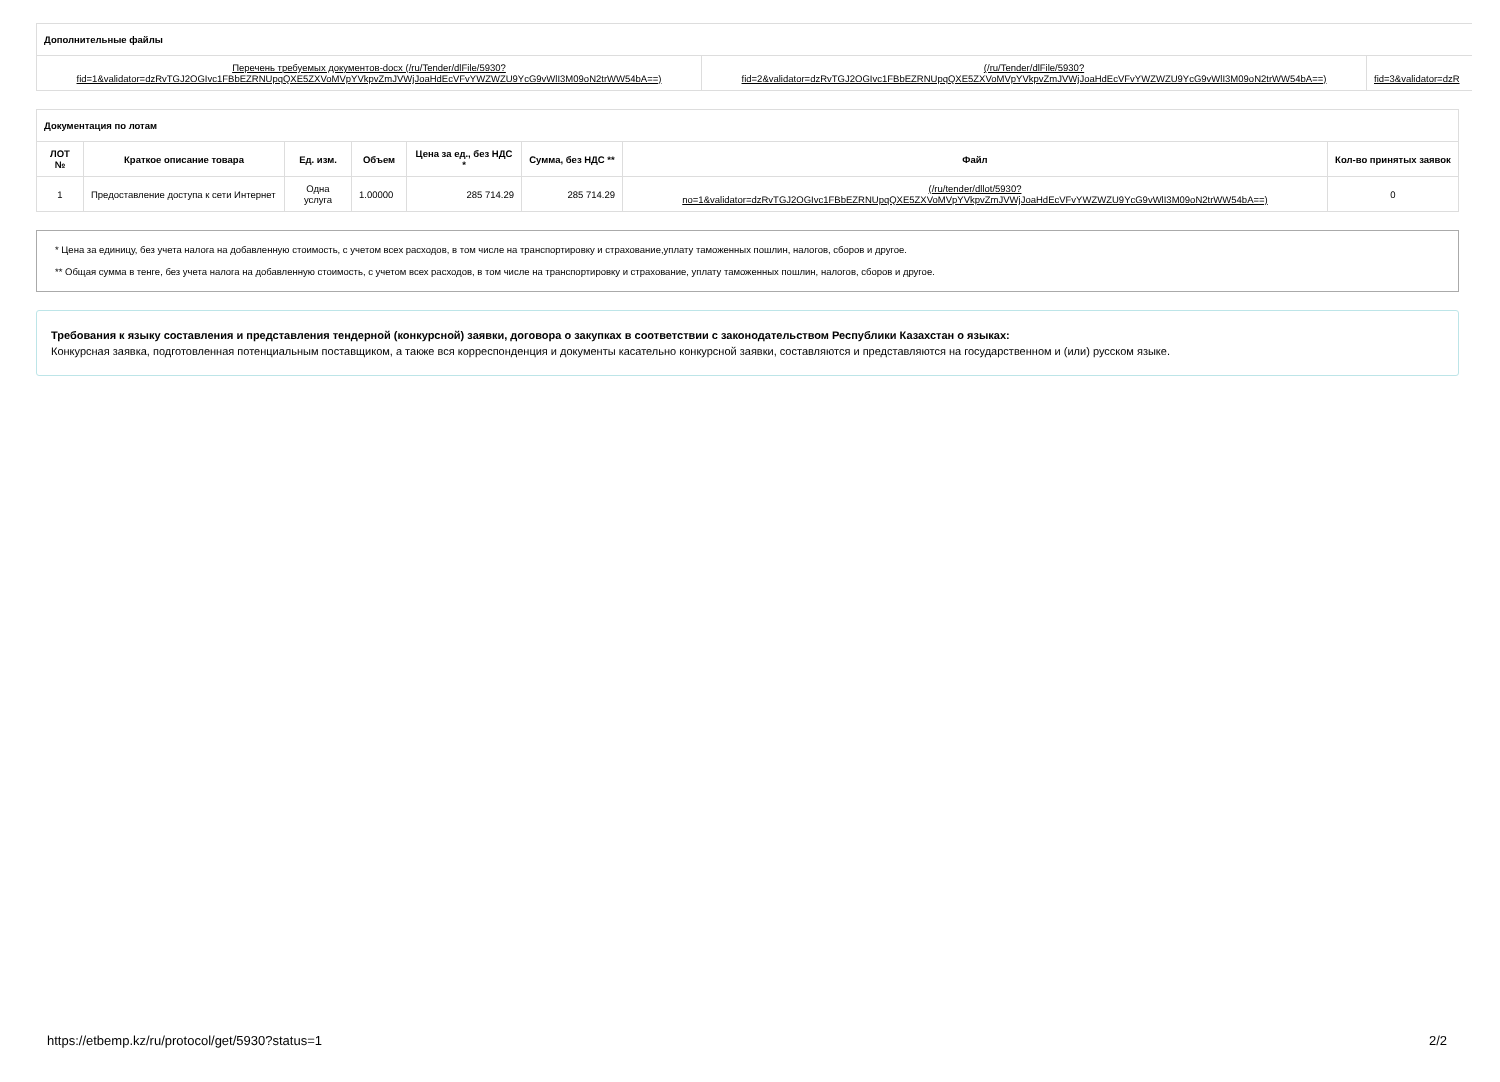| Дополнительные файлы | | |
| --- | --- | --- |
| Перечень требуемых документов-docx (/ru/Tender/dlFile/5930? fid=1&validator=dzRvTGJ2OGIvc1FBbEZRNUpqQXE5ZXVoMVpYVkpvZmJVWjJoaHdEcVFvYWZWZU9YcG9vWlI3M09oN2trWW54bA==) | (/ru/Tender/dlFile/5930? fid=2&validator=dzRvTGJ2OGIvc1FBbEZRNUpqQXE5ZXVoMVpYVkpvZmJVWjJoaHdEcVFvYWZWZU9YcG9vWlI3M09oN2trWW54bA==) | fid=3&validator=dzR |
| Документация по лотам | | | | | | | |
| --- | --- | --- | --- | --- | --- | --- | --- |
| ЛОТ № | Краткое описание товара | Ед. изм. | Объем | Цена за ед., без НДС * | Сумма, без НДС ** | Файл | Кол-во принятых заявок |
| 1 | Предоставление доступа к сети Интернет | Одна услуга | 1.00000 | 285 714.29 | 285 714.29 | (/ru/tender/dllot/5930? no=1&validator=dzRvTGJ2OGIvc1FBbEZRNUpqQXE5ZXVoMVpYVkpvZmJVWjJoaHdEcVFvYWZWZU9YcG9vWlI3M09oN2trWW54bA==) | 0 |
* Цена за единицу, без учета налога на добавленную стоимость, с учетом всех расходов, в том числе на транспортировку и страхование,уплату таможенных пошлин, налогов, сборов и другое.
** Общая сумма в тенге, без учета налога на добавленную стоимость, с учетом всех расходов, в том числе на транспортировку и страхование, уплату таможенных пошлин, налогов, сборов и другое.
Требования к языку составления и представления тендерной (конкурсной) заявки, договора о закупках в соответствии с законодательством Республики Казахстан о языках:
Конкурсная заявка, подготовленная потенциальным поставщиком, а также вся корреспонденция и документы касательно конкурсной заявки, составляются и представляются на государственном и (или) русском языке.
https://etbemp.kz/ru/protocol/get/5930?status=1 2/2